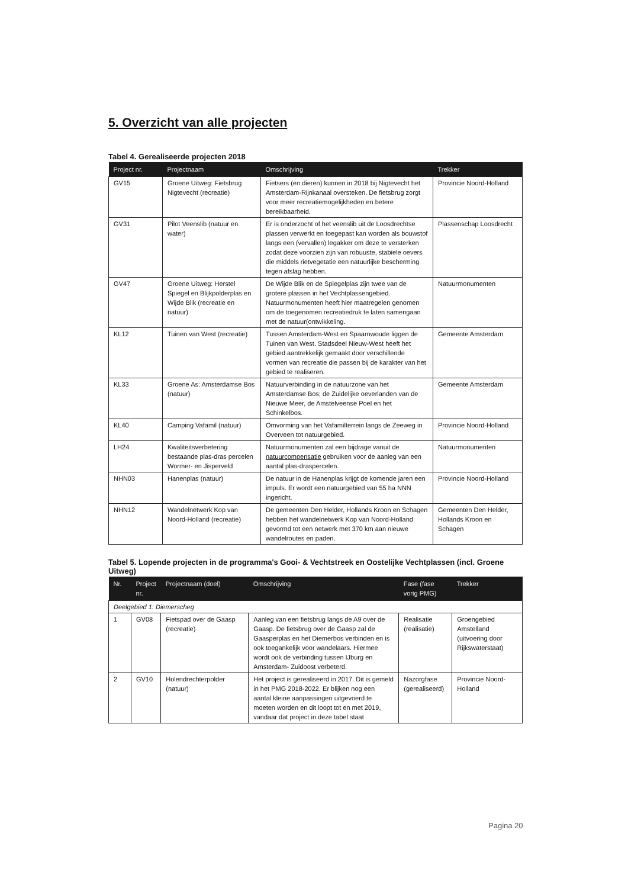5. Overzicht van alle projecten
Tabel 4. Gerealiseerde projecten 2018
| Project nr. | Projectnaam | Omschrijving | Trekker |
| --- | --- | --- | --- |
| GV15 | Groene Uitweg: Fietsbrug Nigtevecht (recreatie) | Fietsers (en dieren) kunnen in 2018 bij Nigtevecht het Amsterdam-Rijnkanaal oversteken. De fietsbrug zorgt voor meer recreatiemogelijkheden en betere bereikbaarheid. | Provincie Noord-Holland |
| GV31 | Pilot Veenslib (natuur en water) | Er is onderzocht of het veenslib uit de Loosdrechtse plassen verwerkt en toegepast kan worden als bouwstof langs een (vervallen) legakker om deze te versterken zodat deze voorzien zijn van robuuste, stabiele oevers die middels rietvegetatie een natuurlijke bescherming tegen afslag hebben. | Plassenschap Loosdrecht |
| GV47 | Groene Uitweg: Herstel Spiegel en Blijkpolderplas en Wijde Blik (recreatie en natuur) | De Wijde Blik en de Spiegelplas zijn twee van de grotere plassen in het Vechtplassengebied. Natuurmonumenten heeft hier maatregelen genomen om de toegenomen recreatiedruk te laten samengaan met de natuur(ontwikkeling. | Natuurmonumenten |
| KL12 | Tuinen van West (recreatie) | Tussen Amsterdam-West en Spaarnwoude liggen de Tuinen van West. Stadsdeel Nieuw-West heeft het gebied aantrekkelijk gemaakt door verschillende vormen van recreatie die passen bij de karakter van het gebied te realiseren. | Gemeente Amsterdam |
| KL33 | Groene As: Amsterdamse Bos (natuur) | Natuurverbinding in de natuurzone van het Amsterdamse Bos; de Zuidelijke oeverlanden van de Nieuwe Meer, de Amstelveense Poel en het Schinkelbos. | Gemeente Amsterdam |
| KL40 | Camping Vafamil (natuur) | Omvorming van het Vafamilterrein langs de Zeeweg in Overveen tot natuurgebied. | Provincie Noord-Holland |
| LH24 | Kwaliteitsverbetering bestaande plas-dras percelen Wormer- en Jisperveld | Natuurmonumenten zal een bijdrage vanuit de natuurcompensatie gebruiken voor de aanleg van een aantal plas-draspercelen. | Natuurmonumenten |
| NHN03 | Hanenplas (natuur) | De natuur in de Hanenplas krijgt de komende jaren een impuls. Er wordt een natuurgebied van 55 ha NNN ingericht. | Provincie Noord-Holland |
| NHN12 | Wandelnetwerk Kop van Noord-Holland (recreatie) | De gemeenten Den Helder, Hollands Kroon en Schagen hebben het wandelnetwerk Kop van Noord-Holland gevormd tot een netwerk met 370 km aan nieuwe wandelroutes en paden. | Gemeenten Den Helder, Hollands Kroon en Schagen |
Tabel 5. Lopende projecten in de programma's Gooi- & Vechtstreek en Oostelijke Vechtplassen (incl. Groene Uitweg)
| Nr. | Project nr. | Projectnaam (doel) | Omschrijving | Fase (fase vorig PMG) | Trekker |
| --- | --- | --- | --- | --- | --- |
| Deelgebied 1: Diemerscheg | | | | | |
| 1 | GV08 | Fietspad over de Gaasp (recreatie) | Aanleg van een fietsbrug langs de A9 over de Gaasp. De fietsbrug over de Gaasp zal de Gaasperplas en het Diemerbos verbinden en is ook toegankelijk voor wandelaars. Hiermee wordt ook de verbinding tussen IJburg en Amsterdam- Zuidoost verbeterd. | Realisatie (realisatie) | Groengebied Amstelland (uitvoering door Rijkswaterstaat) |
| 2 | GV10 | Holendrechterpolder (natuur) | Het project is gerealiseerd in 2017. Dit is gemeld in het PMG 2018-2022. Er blijken nog een aantal kleine aanpassingen uitgevoerd te moeten worden en dit loopt tot en met 2019, vandaar dat project in deze tabel staat | Nazorgfase (gerealiseerd) | Provincie Noord-Holland |
Pagina 20